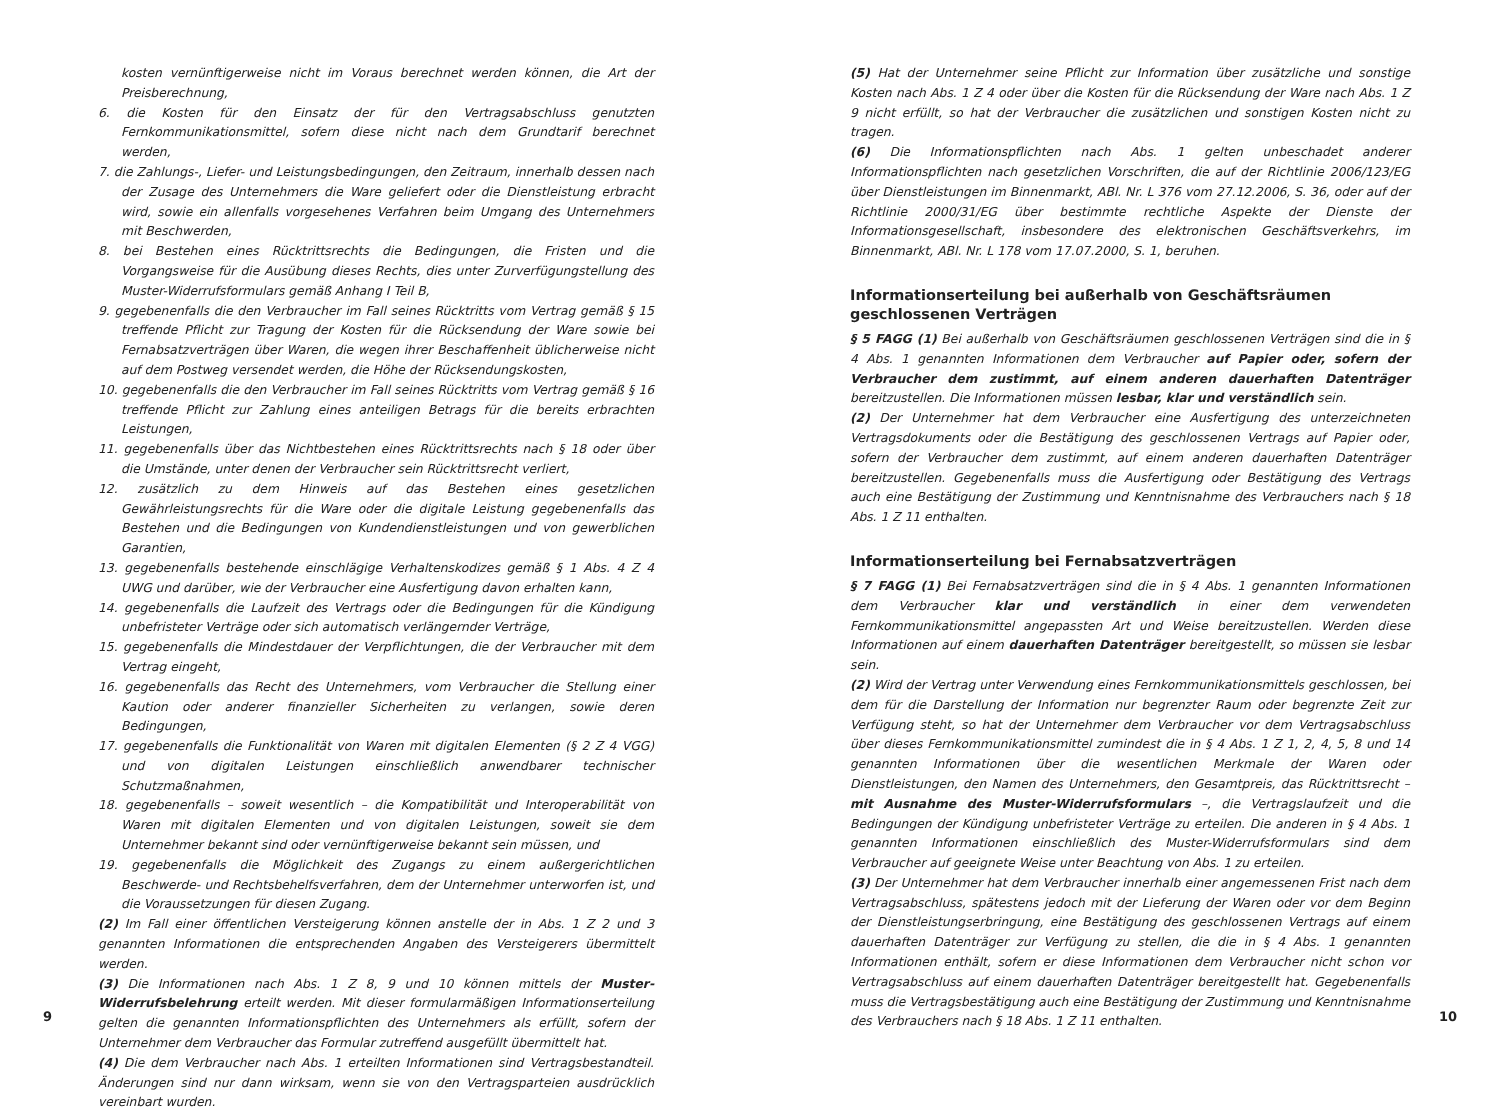kosten vernünftigerweise nicht im Voraus berechnet werden können, die Art der Preisberechnung,
6. die Kosten für den Einsatz der für den Vertragsabschluss genutzten Fernkommunikationsmittel, sofern diese nicht nach dem Grundtarif berechnet werden,
7. die Zahlungs-, Liefer- und Leistungsbedingungen, den Zeitraum, innerhalb dessen nach der Zusage des Unternehmers die Ware geliefert oder die Dienstleistung erbracht wird, sowie ein allenfalls vorgesehenes Verfahren beim Umgang des Unternehmers mit Beschwerden,
8. bei Bestehen eines Rücktrittsrechts die Bedingungen, die Fristen und die Vorgangsweise für die Ausübung dieses Rechts, dies unter Zurverfügungstellung des Muster-Widerrufsformulars gemäß Anhang I Teil B,
9. gegebenenfalls die den Verbraucher im Fall seines Rücktritts vom Vertrag gemäß § 15 treffende Pflicht zur Tragung der Kosten für die Rücksendung der Ware sowie bei Fernabsatzverträgen über Waren, die wegen ihrer Beschaffenheit üblicherweise nicht auf dem Postweg versendet werden, die Höhe der Rücksendungskosten,
10. gegebenenfalls die den Verbraucher im Fall seines Rücktritts vom Vertrag gemäß § 16 treffende Pflicht zur Zahlung eines anteiligen Betrags für die bereits erbrachten Leistungen,
11. gegebenenfalls über das Nichtbestehen eines Rücktrittsrechts nach § 18 oder über die Umstände, unter denen der Verbraucher sein Rücktrittsrecht verliert,
12. zusätzlich zu dem Hinweis auf das Bestehen eines gesetzlichen Gewährleistungsrechts für die Ware oder die digitale Leistung gegebenenfalls das Bestehen und die Bedingungen von Kundendienstleistungen und von gewerblichen Garantien,
13. gegebenenfalls bestehende einschlägige Verhaltenskodizes gemäß § 1 Abs. 4 Z 4 UWG und darüber, wie der Verbraucher eine Ausfertigung davon erhalten kann,
14. gegebenenfalls die Laufzeit des Vertrags oder die Bedingungen für die Kündigung unbefristeter Verträge oder sich automatisch verlängernder Verträge,
15. gegebenenfalls die Mindestdauer der Verpflichtungen, die der Verbraucher mit dem Vertrag eingeht,
16. gegebenenfalls das Recht des Unternehmers, vom Verbraucher die Stellung einer Kaution oder anderer finanzieller Sicherheiten zu verlangen, sowie deren Bedingungen,
17. gegebenenfalls die Funktionalität von Waren mit digitalen Elementen (§ 2 Z 4 VGG) und von digitalen Leistungen einschließlich anwendbarer technischer Schutzmaßnahmen,
18. gegebenenfalls – soweit wesentlich – die Kompatibilität und Interoperabilität von Waren mit digitalen Elementen und von digitalen Leistungen, soweit sie dem Unternehmer bekannt sind oder vernünftigerweise bekannt sein müssen, und
19. gegebenenfalls die Möglichkeit des Zugangs zu einem außergerichtlichen Beschwerde- und Rechtsbehelfsverfahren, dem der Unternehmer unterworfen ist, und die Voraussetzungen für diesen Zugang.
(2) Im Fall einer öffentlichen Versteigerung können anstelle der in Abs. 1 Z 2 und 3 genannten Informationen die entsprechenden Angaben des Versteigerers übermittelt werden.
(3) Die Informationen nach Abs. 1 Z 8, 9 und 10 können mittels der Muster-Widerrufsbelehrung erteilt werden. Mit dieser formularmäßigen Informationserteilung gelten die genannten Informationspflichten des Unternehmers als erfüllt, sofern der Unternehmer dem Verbraucher das Formular zutreffend ausgefüllt übermittelt hat.
(4) Die dem Verbraucher nach Abs. 1 erteilten Informationen sind Vertragsbestandteil. Änderungen sind nur dann wirksam, wenn sie von den Vertragsparteien ausdrücklich vereinbart wurden.
9
(5) Hat der Unternehmer seine Pflicht zur Information über zusätzliche und sonstige Kosten nach Abs. 1 Z 4 oder über die Kosten für die Rücksendung der Ware nach Abs. 1 Z 9 nicht erfüllt, so hat der Verbraucher die zusätzlichen und sonstigen Kosten nicht zu tragen.
(6) Die Informationspflichten nach Abs. 1 gelten unbeschadet anderer Informationspflichten nach gesetzlichen Vorschriften, die auf der Richtlinie 2006/123/EG über Dienstleistungen im Binnenmarkt, ABl. Nr. L 376 vom 27.12.2006, S. 36, oder auf der Richtlinie 2000/31/EG über bestimmte rechtliche Aspekte der Dienste der Informationsgesellschaft, insbesondere des elektronischen Geschäftsverkehrs, im Binnenmarkt, ABl. Nr. L 178 vom 17.07.2000, S. 1, beruhen.
Informationserteilung bei außerhalb von Geschäftsräumen
geschlossenen Verträgen
§ 5 FAGG (1) Bei außerhalb von Geschäftsräumen geschlossenen Verträgen sind die in § 4 Abs. 1 genannten Informationen dem Verbraucher auf Papier oder, sofern der Verbraucher dem zustimmt, auf einem anderen dauerhaften Datenträger bereitzustellen. Die Informationen müssen lesbar, klar und verständlich sein.
(2) Der Unternehmer hat dem Verbraucher eine Ausfertigung des unterzeichneten Vertragsdokuments oder die Bestätigung des geschlossenen Vertrags auf Papier oder, sofern der Verbraucher dem zustimmt, auf einem anderen dauerhaften Datenträger bereitzustellen. Gegebenenfalls muss die Ausfertigung oder Bestätigung des Vertrags auch eine Bestätigung der Zustimmung und Kenntnisnahme des Verbrauchers nach § 18 Abs. 1 Z 11 enthalten.
Informationserteilung bei Fernabsatzverträgen
§ 7 FAGG (1) Bei Fernabsatzverträgen sind die in § 4 Abs. 1 genannten Informationen dem Verbraucher klar und verständlich in einer dem verwendeten Fernkommunikationsmittel angepassten Art und Weise bereitzustellen. Werden diese Informationen auf einem dauerhaften Datenträger bereitgestellt, so müssen sie lesbar sein.
(2) Wird der Vertrag unter Verwendung eines Fernkommunikationsmittels geschlossen, bei dem für die Darstellung der Information nur begrenzter Raum oder begrenzte Zeit zur Verfügung steht, so hat der Unternehmer dem Verbraucher vor dem Vertragsabschluss über dieses Fernkommunikationsmittel zumindest die in § 4 Abs. 1 Z 1, 2, 4, 5, 8 und 14 genannten Informationen über die wesentlichen Merkmale der Waren oder Dienstleistungen, den Namen des Unternehmers, den Gesamtpreis, das Rücktrittsrecht – mit Ausnahme des Muster-Widerrufsformulars –, die Vertragslaufzeit und die Bedingungen der Kündigung unbefristeter Verträge zu erteilen. Die anderen in § 4 Abs. 1 genannten Informationen einschließlich des Muster-Widerrufsformulars sind dem Verbraucher auf geeignete Weise unter Beachtung von Abs. 1 zu erteilen.
(3) Der Unternehmer hat dem Verbraucher innerhalb einer angemessenen Frist nach dem Vertragsabschluss, spätestens jedoch mit der Lieferung der Waren oder vor dem Beginn der Dienstleistungserbringung, eine Bestätigung des geschlossenen Vertrags auf einem dauerhaften Datenträger zur Verfügung zu stellen, die die in § 4 Abs. 1 genannten Informationen enthält, sofern er diese Informationen dem Verbraucher nicht schon vor Vertragsabschluss auf einem dauerhaften Datenträger bereitgestellt hat. Gegebenenfalls muss die Vertragsbestätigung auch eine Bestätigung der Zustimmung und Kenntnisnahme des Verbrauchers nach § 18 Abs. 1 Z 11 enthalten.
10